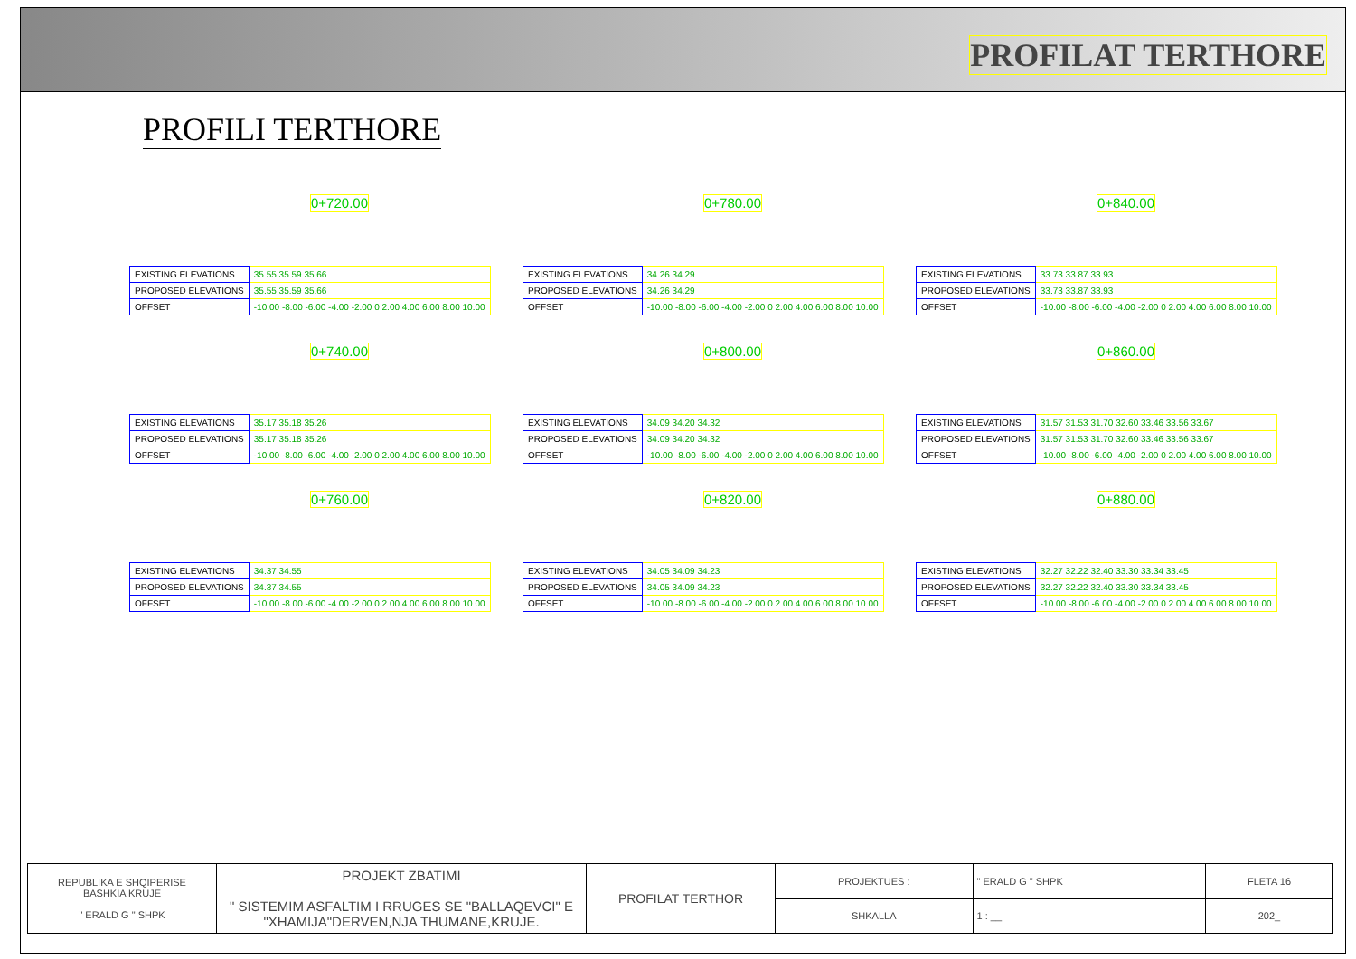PROFILAT TERTHORE
PROFILI TERTHORE
0+720.00
| EXISTING ELEVATIONS | 35.55 35.59 35.66 |
| PROPOSED ELEVATIONS | 35.55 35.59 35.66 |
| OFFSET | -10.00 -8.00 -6.00 -4.00 -2.00 0 2.00 4.00 6.00 8.00 10.00 |
0+780.00
| EXISTING ELEVATIONS | 34.26 34.29 |
| PROPOSED ELEVATIONS | 34.26 34.29 |
| OFFSET | -10.00 -8.00 -6.00 -4.00 -2.00 0 2.00 4.00 6.00 8.00 10.00 |
0+840.00
| EXISTING ELEVATIONS | 33.73 33.87 33.93 |
| PROPOSED ELEVATIONS | 33.73 33.87 33.93 |
| OFFSET | -10.00 -8.00 -6.00 -4.00 -2.00 0 2.00 4.00 6.00 8.00 10.00 |
0+740.00
| EXISTING ELEVATIONS | 35.17 35.18 35.26 |
| PROPOSED ELEVATIONS | 35.17 35.18 35.26 |
| OFFSET | -10.00 -8.00 -6.00 -4.00 -2.00 0 2.00 4.00 6.00 8.00 10.00 |
0+800.00
| EXISTING ELEVATIONS | 34.09 34.20 34.32 |
| PROPOSED ELEVATIONS | 34.09 34.20 34.32 |
| OFFSET | -10.00 -8.00 -6.00 -4.00 -2.00 0 2.00 4.00 6.00 8.00 10.00 |
0+860.00
| EXISTING ELEVATIONS | 31.57 31.53 31.70 32.60 33.46 33.56 33.67 |
| PROPOSED ELEVATIONS | 31.57 31.53 31.70 32.60 33.46 33.56 33.67 |
| OFFSET | -10.00 -8.00 -6.00 -4.00 -2.00 0 2.00 4.00 6.00 8.00 10.00 |
0+760.00
| EXISTING ELEVATIONS | 34.37 34.55 |
| PROPOSED ELEVATIONS | 34.37 34.55 |
| OFFSET | -10.00 -8.00 -6.00 -4.00 -2.00 0 2.00 4.00 6.00 8.00 10.00 |
0+820.00
| EXISTING ELEVATIONS | 34.05 34.09 34.23 |
| PROPOSED ELEVATIONS | 34.05 34.09 34.23 |
| OFFSET | -10.00 -8.00 -6.00 -4.00 -2.00 0 2.00 4.00 6.00 8.00 10.00 |
0+880.00
| EXISTING ELEVATIONS | 32.27 32.22 32.40 33.30 33.34 33.45 |
| PROPOSED ELEVATIONS | 32.27 32.22 32.40 33.30 33.34 33.45 |
| OFFSET | -10.00 -8.00 -6.00 -4.00 -2.00 0 2.00 4.00 6.00 8.00 10.00 |
| REPUBLIKA E SHQIPERISE BASHKIA KRUJE " ERALD G " SHPK | PROJEKT ZBATIMI " SISTEMIM ASFALTIM I RRUGES SE "BALLAQEVCI" E "XHAMIJA"DERVEN,NJA THUMANE,KRUJE. | PROFILAT TERTHOR | PROJEKTUES : | " ERALD G " SHPK | FLETA 16 |
| | | | SHKALLA | 1 : __ | 202_ |